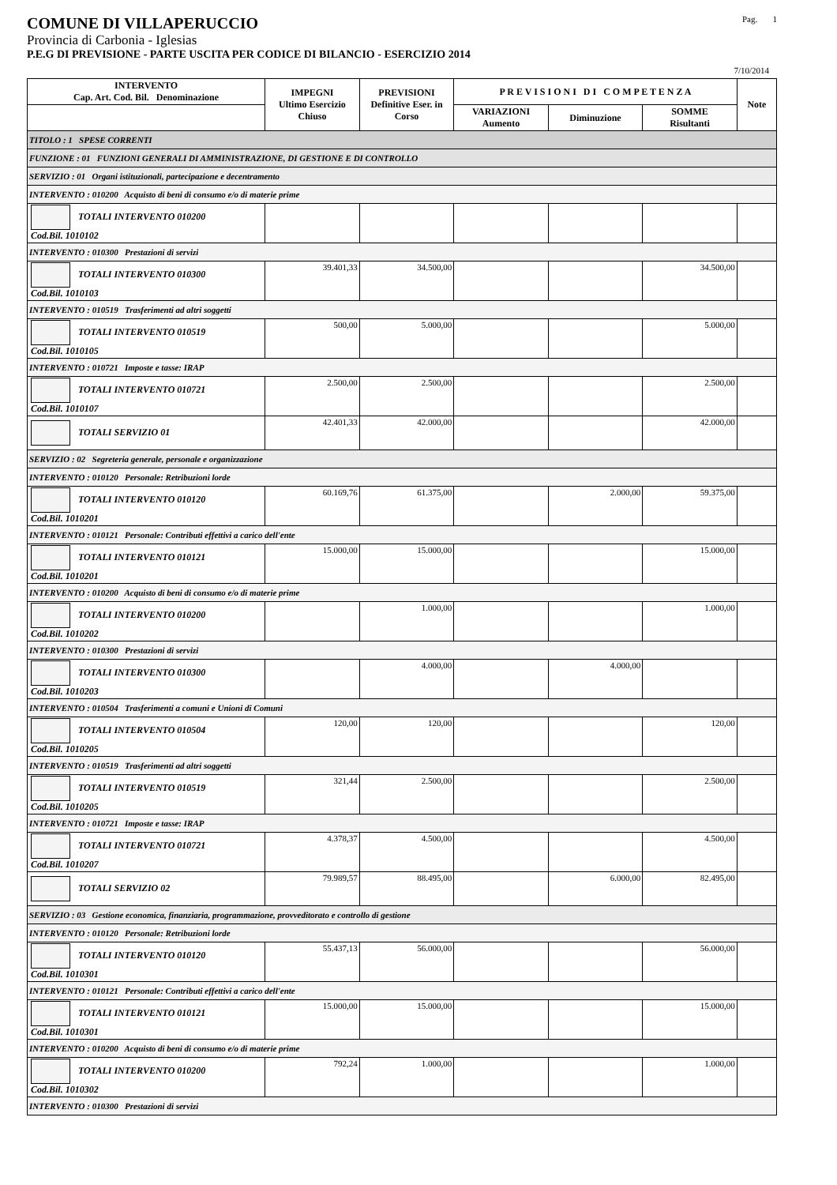COMUNE DI VILLAPERUCCIO Pag. 1
Provincia di Carbonia - Iglesias
P.E.G DI PREVISIONE - PARTE USCITA PER CODICE DI BILANCIO - ESERCIZIO 2014
7/10/2014
| INTERVENTO Cap. Art. Cod. Bil. Denominazione | IMPEGNI Ultimo Esercizio Chiuso | PREVISIONI Definitive Eser. in Corso | P R E V I S I O N I D I C O M P E T E N Z A | | | Note |
| --- | --- | --- | --- | --- | --- | --- |
| | | | VARIAZIONI Aumento | Diminuzione | SOMME Risultanti | |
| TITOLO : 1 SPESE CORRENTI | | | | | | |
| FUNZIONE : 01 FUNZIONI GENERALI DI AMMINISTRAZIONE, DI GESTIONE E DI CONTROLLO | | | | | | |
| SERVIZIO : 01 Organi istituzionali, partecipazione e decentramento | | | | | | |
| INTERVENTO : 010200 Acquisto di beni di consumo e/o di materie prime | | | | | | |
| TOTALI INTERVENTO 010200 Cod.Bil. 1010102 | | | | | | |
| INTERVENTO : 010300 Prestazioni di servizi | | | | | | |
| TOTALI INTERVENTO 010300 Cod.Bil. 1010103 | 39.401,33 | 34.500,00 | | | 34.500,00 | |
| INTERVENTO : 010519 Trasferimenti ad altri soggetti | | | | | | |
| TOTALI INTERVENTO 010519 Cod.Bil. 1010105 | 500,00 | 5.000,00 | | | 5.000,00 | |
| INTERVENTO : 010721 Imposte e tasse: IRAP | | | | | | |
| TOTALI INTERVENTO 010721 Cod.Bil. 1010107 | 2.500,00 | 2.500,00 | | | 2.500,00 | |
| TOTALI SERVIZIO 01 | 42.401,33 | 42.000,00 | | | 42.000,00 | |
| SERVIZIO : 02 Segreteria generale, personale e organizzazione | | | | | | |
| INTERVENTO : 010120 Personale: Retribuzioni lorde | | | | | | |
| TOTALI INTERVENTO 010120 Cod.Bil. 1010201 | 60.169,76 | 61.375,00 | | 2.000,00 | 59.375,00 | |
| INTERVENTO : 010121 Personale: Contributi effettivi a carico dell'ente | | | | | | |
| TOTALI INTERVENTO 010121 Cod.Bil. 1010201 | 15.000,00 | 15.000,00 | | | 15.000,00 | |
| INTERVENTO : 010200 Acquisto di beni di consumo e/o di materie prime | | | | | | |
| TOTALI INTERVENTO 010200 Cod.Bil. 1010202 | | 1.000,00 | | | 1.000,00 | |
| INTERVENTO : 010300 Prestazioni di servizi | | | | | | |
| TOTALI INTERVENTO 010300 Cod.Bil. 1010203 | | 4.000,00 | | 4.000,00 | | |
| INTERVENTO : 010504 Trasferimenti a comuni e Unioni di Comuni | | | | | | |
| TOTALI INTERVENTO 010504 Cod.Bil. 1010205 | 120,00 | 120,00 | | | 120,00 | |
| INTERVENTO : 010519 Trasferimenti ad altri soggetti | | | | | | |
| TOTALI INTERVENTO 010519 Cod.Bil. 1010205 | 321,44 | 2.500,00 | | | 2.500,00 | |
| INTERVENTO : 010721 Imposte e tasse: IRAP | | | | | | |
| TOTALI INTERVENTO 010721 Cod.Bil. 1010207 | 4.378,37 | 4.500,00 | | | 4.500,00 | |
| TOTALI SERVIZIO 02 | 79.989,57 | 88.495,00 | | 6.000,00 | 82.495,00 | |
| SERVIZIO : 03 Gestione economica, finanziaria, programmazione, provveditorato e controllo di gestione | | | | | | |
| INTERVENTO : 010120 Personale: Retribuzioni lorde | | | | | | |
| TOTALI INTERVENTO 010120 Cod.Bil. 1010301 | 55.437,13 | 56.000,00 | | | 56.000,00 | |
| INTERVENTO : 010121 Personale: Contributi effettivi a carico dell'ente | | | | | | |
| TOTALI INTERVENTO 010121 Cod.Bil. 1010301 | 15.000,00 | 15.000,00 | | | 15.000,00 | |
| INTERVENTO : 010200 Acquisto di beni di consumo e/o di materie prime | | | | | | |
| TOTALI INTERVENTO 010200 Cod.Bil. 1010302 | 792,24 | 1.000,00 | | | 1.000,00 | |
| INTERVENTO : 010300 Prestazioni di servizi | | | | | | |